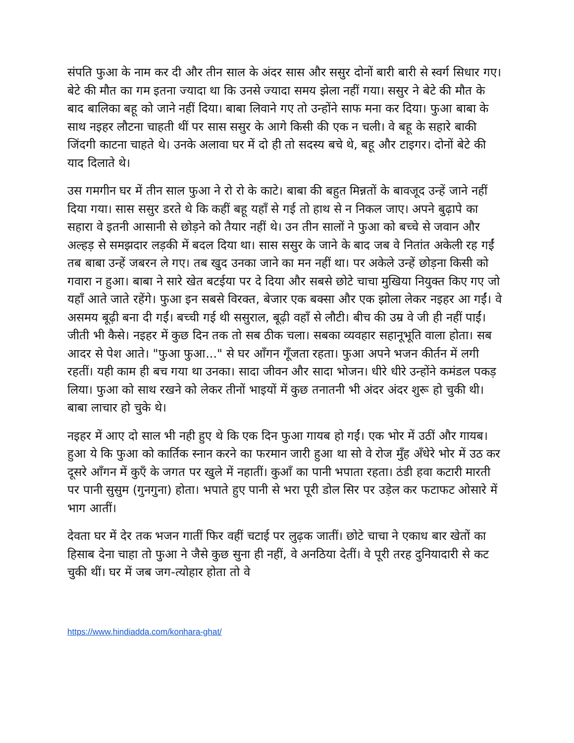संपति फुआ के नाम कर दी और तीन साल के अंदर सास और ससुर दोनों बारी बारी से स्वर्ग सिधार गए। बेटे की मौत का गम इतना ज्यादा था कि उनसे ज्यादा समय झेला नहीं गया। ससुर ने बेटे की मौत के बाद बालिका बहू को जाने नहीं दिया। बाबा लिवाने गए तो उन्होंने साफ मना कर दिया। फुआ बाबा के साथ नइहर लौटना चाहती थीं पर सास ससुर के आगे किसी की एक न चली। वे बहू के सहारे बाकी जिंदगी काटना चाहते थे। उनके अलावा घर में दो ही तो सदस्य बचे थे, बहू और टाइगर। दोनों बेटे की याद दिलाते थे।
उस गमगीन घर में तीन साल फुआ ने रो रो के काटे। बाबा की बहुत मिन्नतों के बावजूद उन्हें जाने नहीं दिया गया। सास ससुर डरते थे कि कहीं बहू यहाँ से गई तो हाथ से न निकल जाए। अपने बुढ़ापे का सहारा वे इतनी आसानी से छोड़ने को तैयार नहीं थे। उन तीन सालों ने फुआ को बच्चे से जवान और अल्हड़ से समझदार लड़की में बदल दिया था। सास ससुर के जाने के बाद जब वे नितांत अकेली रह गईं तब बाबा उन्हें जबरन ले गए। तब खुद उनका जाने का मन नहीं था। पर अकेले उन्हें छोड़ना किसी को गवारा न हुआ। बाबा ने सारे खेत बटईया पर दे दिया और सबसे छोटे चाचा मुखिया नियुक्त किए गए जो यहाँ आते जाते रहेंगे। फुआ इन सबसे विरक्त, बेजार एक बक्सा और एक झोला लेकर नइहर आ गईं। वे असमय बूढ़ी बना दी गईं। बच्ची गई थी ससुराल, बूढ़ी वहाँ से लौटी। बीच की उम्र वे जी ही नहीं पाईं। जीती भी कैसे। नइहर में कुछ दिन तक तो सब ठीक चला। सबका व्यवहार सहानूभूति वाला होता। सब आदर से पेश आते। "फुआ फुआ..." से घर आँगन गूँजता रहता। फुआ अपने भजन कीर्तन में लगी रहतीं। यही काम ही बच गया था उनका। सादा जीवन और सादा भोजन। धीरे धीरे उन्होंने कमंडल पकड़ लिया। फुआ को साथ रखने को लेकर तीनों भाइयों में कुछ तनातनी भी अंदर अंदर शुरू हो चुकी थी। बाबा लाचार हो चुके थे।
नइहर में आए दो साल भी नही हुए थे कि एक दिन फुआ गायब हो गईं। एक भोर में उठीं और गायब। हुआ ये कि फुआ को कार्तिक स्नान करने का फरमान जारी हुआ था सो वे रोज मुँह अँधेरे भोर में उठ कर दूसरे आँगन में कुएँ के जगत पर खुले में नहातीं। कुआँ का पानी भपाता रहता। ठंडी हवा कटारी मारती पर पानी सुसुम (गुनगुना) होता। भपाते हुए पानी से भरा पूरी डोल सिर पर उड़ेल कर फटाफट ओसारे में भाग आतीं।
देवता घर में देर तक भजन गातीं फिर वहीं चटाई पर लुढ़क जातीं। छोटे चाचा ने एकाध बार खेतों का हिसाब देना चाहा तो फुआ ने जैसे कुछ सुना ही नहीं, वे अनठिया देतीं। वे पूरी तरह दुनियादारी से कट चुकी थीं। घर में जब जग-त्योहार होता तो वे
https://www.hindiadda.com/konhara-ghat/